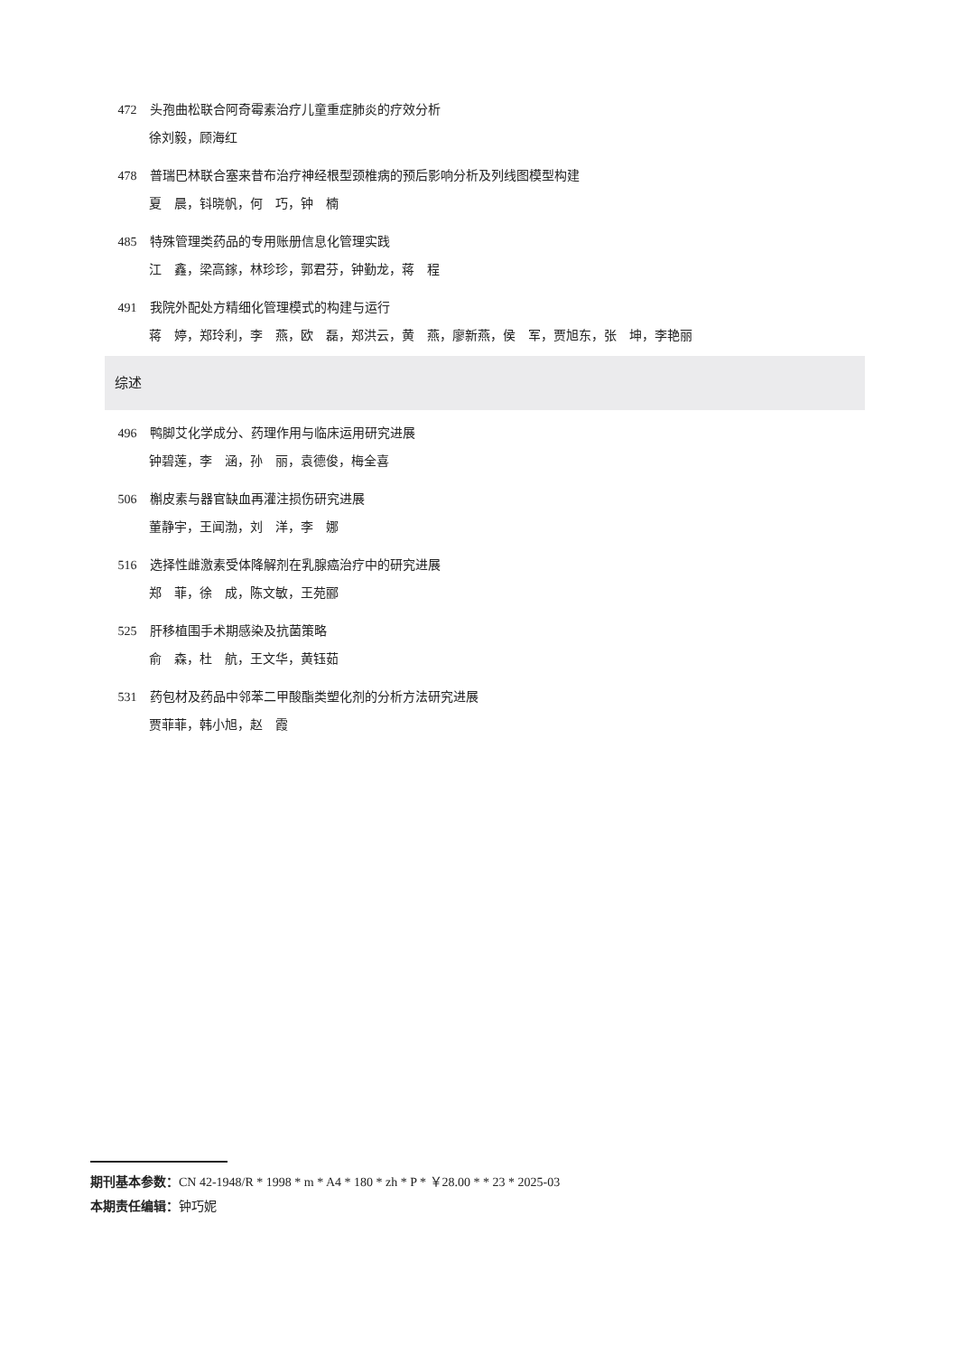472 头孢曲松联合阿奇霉素治疗儿童重症肺炎的疗效分析
徐刘毅，顾海红
478 普瑞巴林联合塞来昔布治疗神经根型颈椎病的预后影响分析及列线图模型构建
夏　晨，钭晓帆，何　巧，钟　楠
485 特殊管理类药品的专用账册信息化管理实践
江　鑫，梁高鎵，林珍珍，郭君芬，钟勤龙，蒋　程
491 我院外配处方精细化管理模式的构建与运行
蒋　婷，郑玲利，李　燕，欧　磊，郑洪云，黄　燕，廖新燕，侯　军，贾旭东，张　坤，李艳丽
综述
496 鸭脚艾化学成分、药理作用与临床运用研究进展
钟碧莲，李　涵，孙　丽，袁德俊，梅全喜
506 槲皮素与器官缺血再灌注损伤研究进展
董静宇，王闻渤，刘　洋，李　娜
516 选择性雌激素受体降解剂在乳腺癌治疗中的研究进展
郑　菲，徐　成，陈文敏，王苑郦
525 肝移植围手术期感染及抗菌策略
俞　森，杜　航，王文华，黄钰茹
531 药包材及药品中邻苯二甲酸酯类塑化剂的分析方法研究进展
贾菲菲，韩小旭，赵　霞
期刊基本参数：CN 42-1948/R * 1998 * m * A4 * 180 * zh * P * ￥28.00 * * 23 * 2025-03
本期责任编辑：钟巧妮